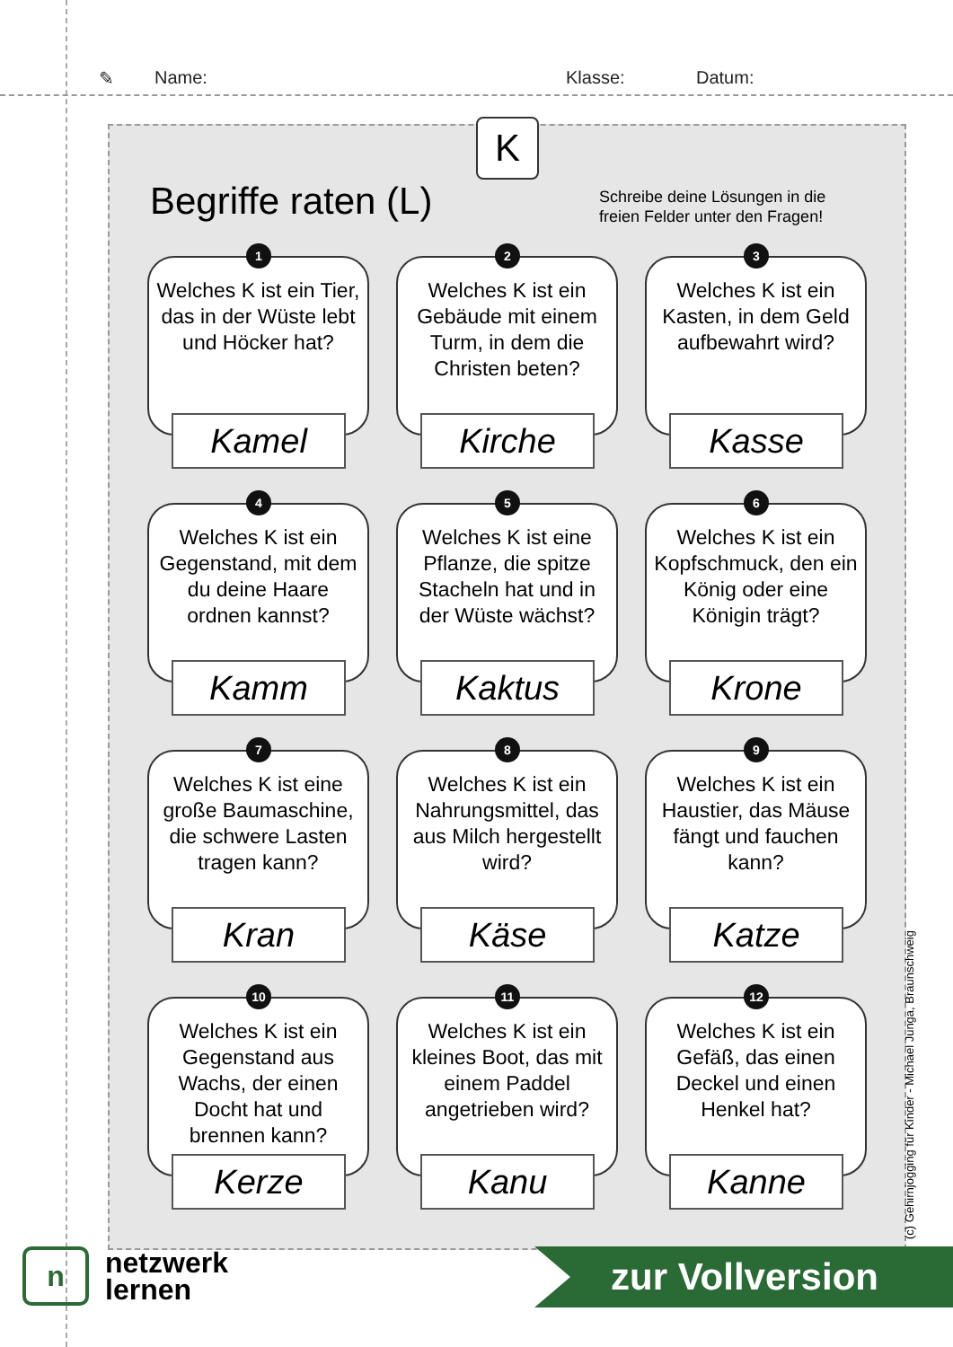✎ Name: Klasse: Datum:
K
Begriffe raten (L)
Schreibe deine Lösungen in die
freien Felder unter den Fragen!
1
Welches K ist ein Tier, das in der Wüste lebt und Höcker hat?
Kamel
2
Welches K ist ein Gebäude mit einem Turm, in dem die Christen beten?
Kirche
3
Welches K ist ein Kasten, in dem Geld aufbewahrt wird?
Kasse
4
Welches K ist ein Gegenstand, mit dem du deine Haare ordnen kannst?
Kamm
5
Welches K ist eine Pflanze, die spitze Stacheln hat und in der Wüste wächst?
Kaktus
6
Welches K ist ein Kopfschmuck, den ein König oder eine Königin trägt?
Krone
7
Welches K ist eine große Baumaschine, die schwere Lasten tragen kann?
Kran
8
Welches K ist ein Nahrungsmittel, das aus Milch hergestellt wird?
Käse
9
Welches K ist ein Haustier, das Mäuse fängt und fauchen kann?
Katze
10
Welches K ist ein Gegenstand aus Wachs, der einen Docht hat und brennen kann?
Kerze
11
Welches K ist ein kleines Boot, das mit einem Paddel angetrieben wird?
Kanu
12
Welches K ist ein Gefäß, das einen Deckel und einen Henkel hat?
Kanne
(c) Gehirnjogging für Kinder - Michael Junga, Braunschweig
n
netzwerk
lernen
zur Vollversion